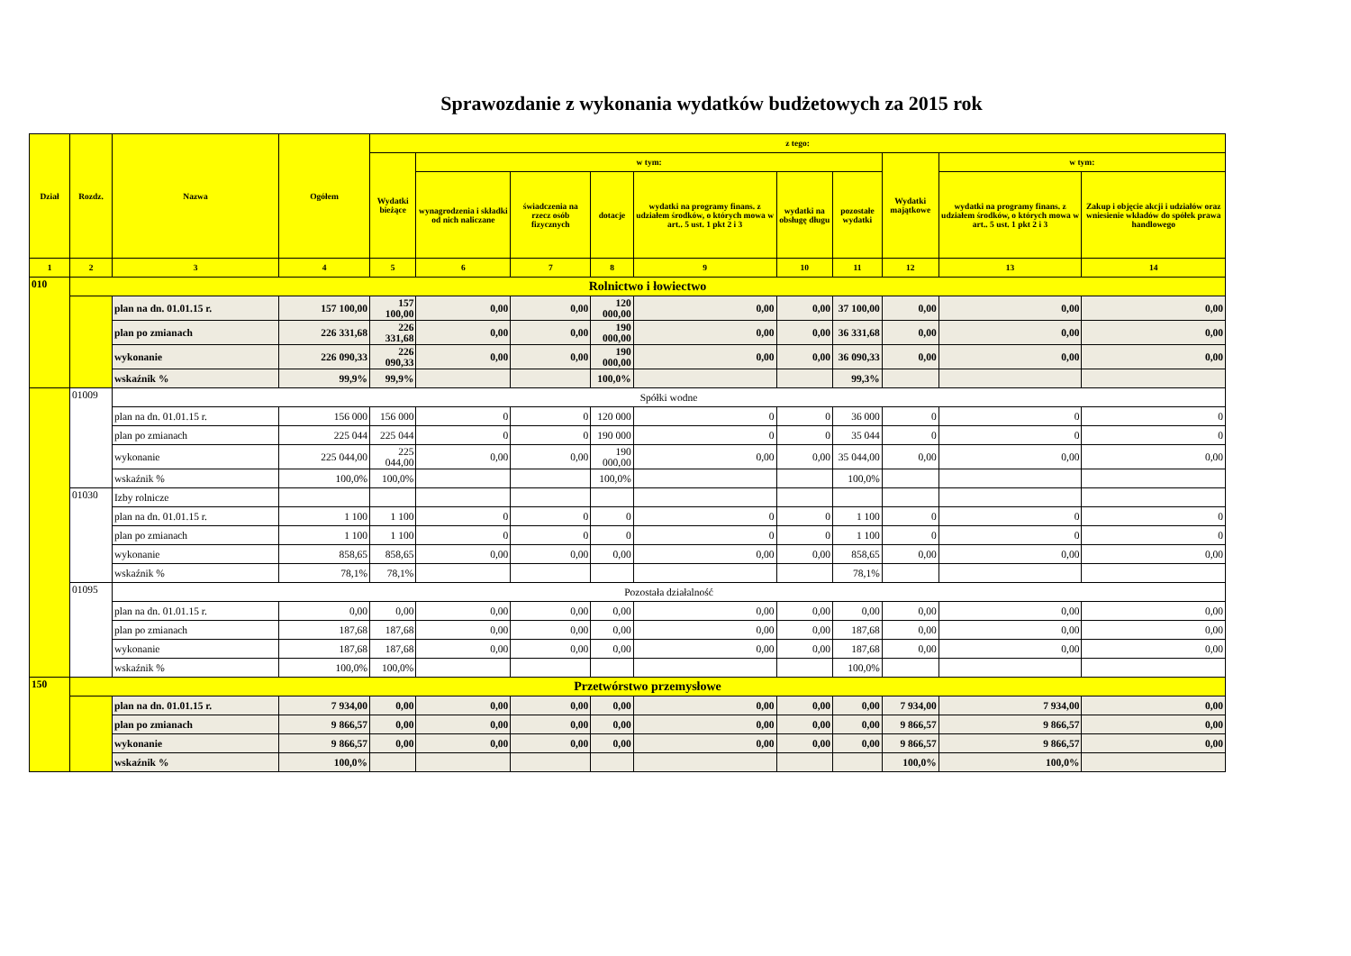Sprawozdanie z wykonania wydatków budżetowych za 2015 rok
| Dział | Rozdz. | Nazwa | Ogółem | z tego: | | | | | | | | | |
| --- | --- | --- | --- | --- | --- | --- | --- | --- | --- | --- | --- | --- | --- |
| | | | | Wydatki bieżące | w tym: | | | | | | Wydatki majątkowe | w tym: | |
| | | | | | wynagrodzenia i składki od nich naliczane | świadczenia na rzecz osób fizycznych | dotacje | wydatki na programy finans. z udziałem środków, o których mowa w art.. 5 ust. 1 pkt 2 i 3 | wydatki na obsługę długu | pozostałe wydatki | | wydatki na programy finans. z udziałem środków, o których mowa w art.. 5 ust. 1 pkt 2 i 3 | Zakup i objęcie akcji i udziałów oraz wniesienie wkładów do spółek prawa handlowego |
| 1 | 2 | 3 | 4 | 5 | 6 | 7 | 8 | 9 | 10 | 11 | 12 | 13 | 14 |
| 010 | Rolnictwo i łowiectwo | | | | | | | | | | | | |
| | | plan na dn. 01.01.15 r. | 157 100,00 | 157 100,00 | 0,00 | 0,00 | 120 000,00 | 0,00 | 0,00 | 37 100,00 | 0,00 | 0,00 | 0,00 |
| | | plan po zmianach | 226 331,68 | 226 331,68 | 0,00 | 0,00 | 190 000,00 | 0,00 | 0,00 | 36 331,68 | 0,00 | 0,00 | 0,00 |
| | | wykonanie | 226 090,33 | 226 090,33 | 0,00 | 0,00 | 190 000,00 | 0,00 | 0,00 | 36 090,33 | 0,00 | 0,00 | 0,00 |
| | | wskaźnik % | 99,9% | 99,9% | | | 100,0% | | | 99,3% | | | |
| | 01009 | Spółki wodne | | | | | | | | | | | |
| | | plan na dn. 01.01.15 r. | 156 000 | 156 000 | 0 | 0 | 120 000 | 0 | 0 | 36 000 | 0 | 0 | 0 |
| | | plan po zmianach | 225 044 | 225 044 | 0 | 0 | 190 000 | 0 | 0 | 35 044 | 0 | 0 | 0 |
| | | wykonanie | 225 044,00 | 225 044,00 | 0,00 | 0,00 | 190 000,00 | 0,00 | 0,00 | 35 044,00 | 0,00 | 0,00 | 0,00 |
| | | wskaźnik % | 100,0% | 100,0% | | | 100,0% | | | 100,0% | | | |
| | 01030 | Izby rolnicze | | | | | | | | | | | |
| | | plan na dn. 01.01.15 r. | 1 100 | 1 100 | 0 | 0 | 0 | 0 | 0 | 1 100 | 0 | 0 | 0 |
| | | plan po zmianach | 1 100 | 1 100 | 0 | 0 | 0 | 0 | 0 | 1 100 | 0 | 0 | 0 |
| | | wykonanie | 858,65 | 858,65 | 0,00 | 0,00 | 0,00 | 0,00 | 0,00 | 858,65 | 0,00 | 0,00 | 0,00 |
| | | wskaźnik % | 78,1% | 78,1% | | | | | | 78,1% | | | |
| | 01095 | Pozostała działalność | | | | | | | | | | | |
| | | plan na dn. 01.01.15 r. | 0,00 | 0,00 | 0,00 | 0,00 | 0,00 | 0,00 | 0,00 | 0,00 | 0,00 | 0,00 | 0,00 |
| | | plan po zmianach | 187,68 | 187,68 | 0,00 | 0,00 | 0,00 | 0,00 | 0,00 | 187,68 | 0,00 | 0,00 | 0,00 |
| | | wykonanie | 187,68 | 187,68 | 0,00 | 0,00 | 0,00 | 0,00 | 0,00 | 187,68 | 0,00 | 0,00 | 0,00 |
| | | wskaźnik % | 100,0% | 100,0% | | | | | | 100,0% | | | |
| 150 | Przetwórstwo przemysłowe | | | | | | | | | | | | |
| | | plan na dn. 01.01.15 r. | 7 934,00 | 0,00 | 0,00 | 0,00 | 0,00 | 0,00 | 0,00 | 0,00 | 7 934,00 | 7 934,00 | 0,00 |
| | | plan po zmianach | 9 866,57 | 0,00 | 0,00 | 0,00 | 0,00 | 0,00 | 0,00 | 0,00 | 9 866,57 | 9 866,57 | 0,00 |
| | | wykonanie | 9 866,57 | 0,00 | 0,00 | 0,00 | 0,00 | 0,00 | 0,00 | 0,00 | 9 866,57 | 9 866,57 | 0,00 |
| | | wskaźnik % | 100,0% | | | | | | | | 100,0% | 100,0% | |